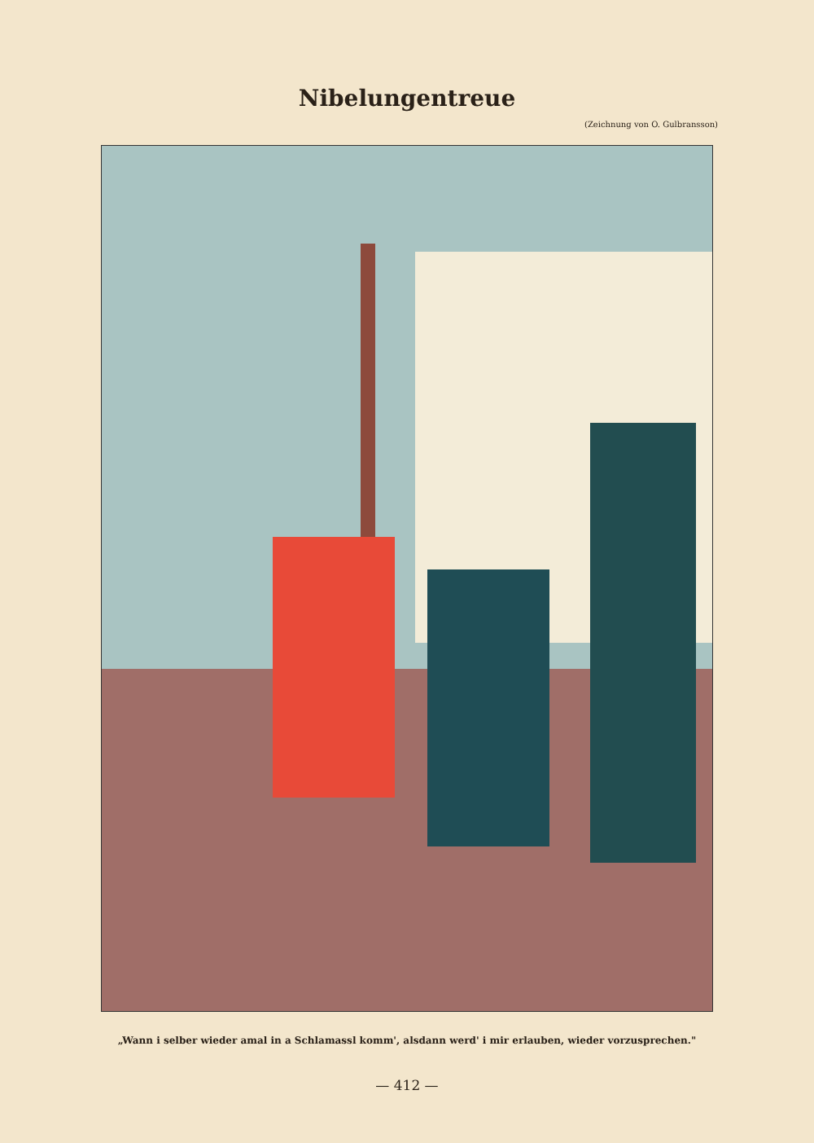Nibelungentreue
(Zeichnung von O. Gulbransson)
„Wann i selber wieder amal in a Schlamassl komm', alsdann werd' i mir erlauben, wieder vorzusprechen."
— 412 —